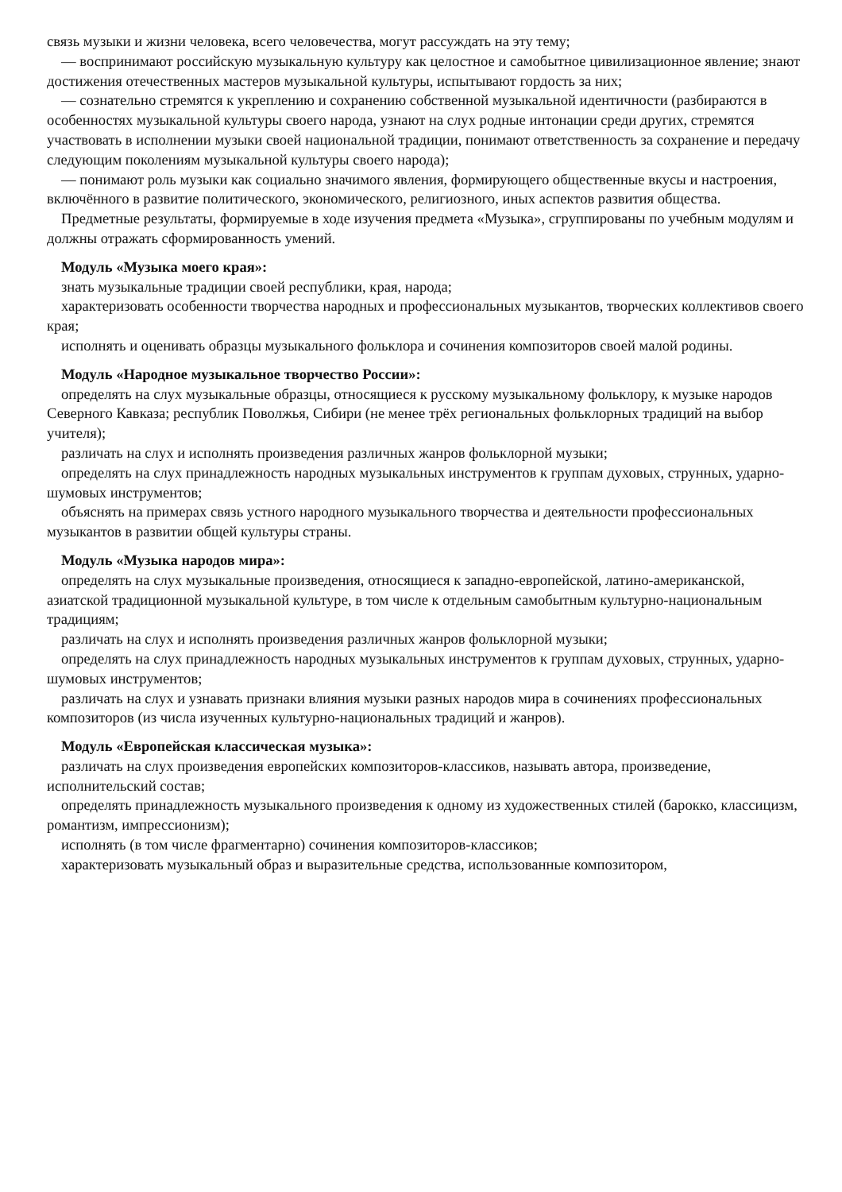связь музыки и жизни человека, всего человечества, могут рассуждать на эту тему;
— воспринимают российскую музыкальную культуру как целостное и самобытное цивилизационное явление; знают достижения отечественных мастеров музыкальной культуры, испытывают гордость за них;
— сознательно стремятся к укреплению и сохранению собственной музыкальной идентичности (разбираются в особенностях музыкальной культуры своего народа, узнают на слух родные интонации среди других, стремятся участвовать в исполнении музыки своей национальной традиции, понимают ответственность за сохранение и передачу следующим поколениям музыкальной культуры своего народа);
— понимают роль музыки как социально значимого явления, формирующего общественные вкусы и настроения, включённого в развитие политического, экономического, религиозного, иных аспектов развития общества.
Предметные результаты, формируемые в ходе изучения предмета «Музыка», сгруппированы по учебным модулям и должны отражать сформированность умений.
Модуль «Музыка моего края»:
знать музыкальные традиции своей республики, края, народа;
характеризовать особенности творчества народных и профессиональных музыкантов, творческих коллективов своего края;
исполнять и оценивать образцы музыкального фольклора и сочинения композиторов своей малой родины.
Модуль «Народное музыкальное творчество России»:
определять на слух музыкальные образцы, относящиеся к русскому музыкальному фольклору, к музыке народов Северного Кавказа; республик Поволжья, Сибири (не менее трёх региональных фольклорных традиций на выбор учителя);
различать на слух и исполнять произведения различных жанров фольклорной музыки;
определять на слух принадлежность народных музыкальных инструментов к группам духовых, струнных, ударно-шумовых инструментов;
объяснять на примерах связь устного народного музыкального творчества и деятельности профессиональных музыкантов в развитии общей культуры страны.
Модуль «Музыка народов мира»:
определять на слух музыкальные произведения, относящиеся к западно-европейской, латино-американской, азиатской традиционной музыкальной культуре, в том числе к отдельным самобытным культурно-национальным традициям;
различать на слух и исполнять произведения различных жанров фольклорной музыки;
определять на слух принадлежность народных музыкальных инструментов к группам духовых, струнных, ударно-шумовых инструментов;
различать на слух и узнавать признаки влияния музыки разных народов мира в сочинениях профессиональных композиторов (из числа изученных культурно-национальных традиций и жанров).
Модуль «Европейская классическая музыка»:
различать на слух произведения европейских композиторов-классиков, называть автора, произведение, исполнительский состав;
определять принадлежность музыкального произведения к одному из художественных стилей (барокко, классицизм, романтизм, импрессионизм);
исполнять (в том числе фрагментарно) сочинения композиторов-классиков;
характеризовать музыкальный образ и выразительные средства, использованные композитором,